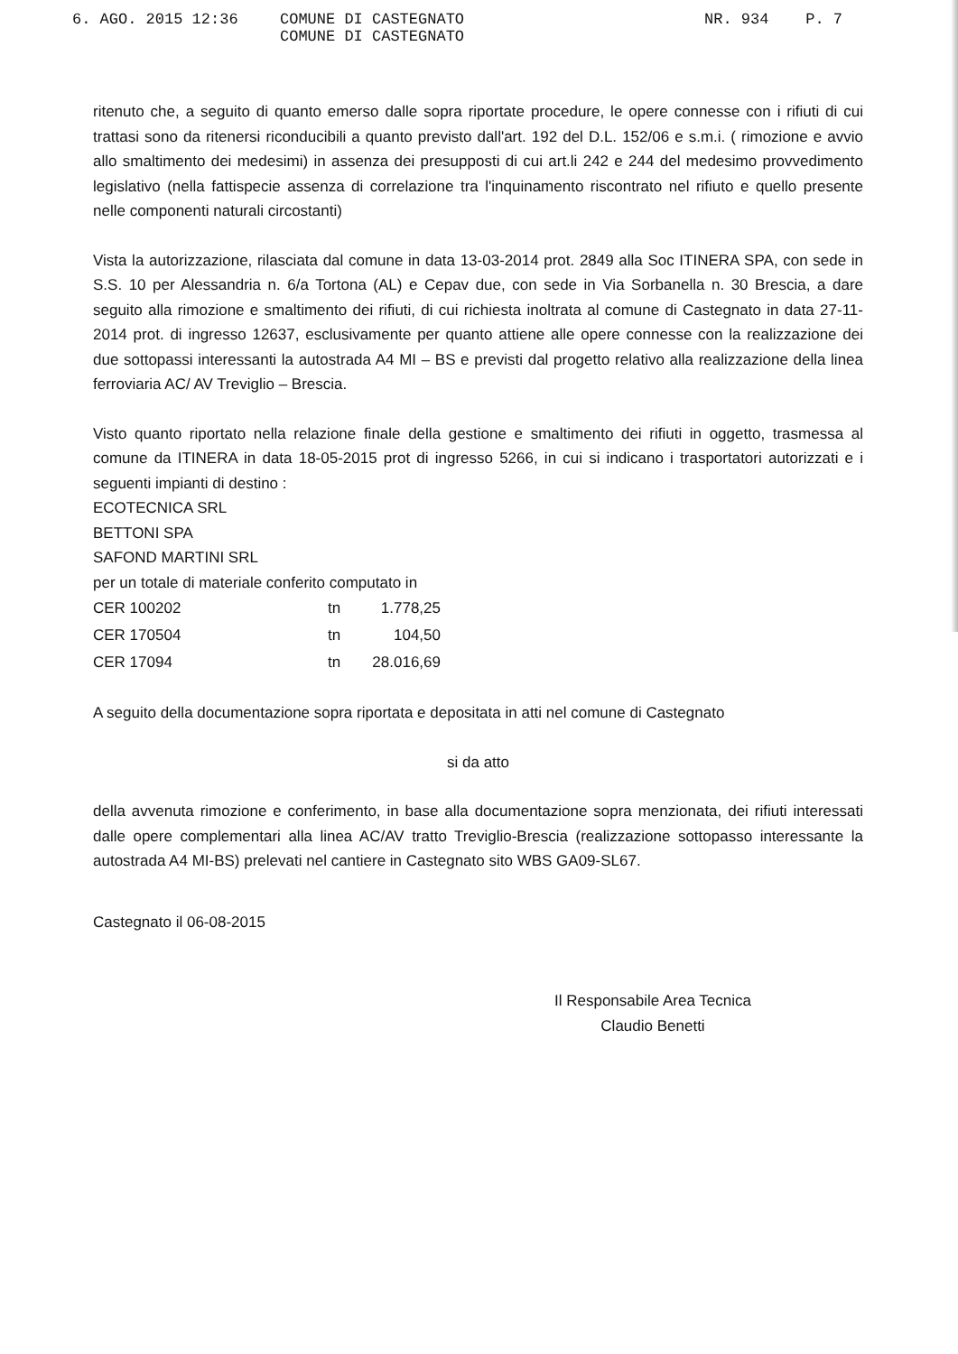6. AGO. 2015 12:36
COMUNE DI CASTEGNATO
COMUNE DI CASTEGNATO
NR. 934 P. 7
ritenuto che, a seguito di quanto emerso dalle sopra riportate procedure, le opere connesse con i rifiuti di cui trattasi sono da ritenersi riconducibili a quanto previsto dall'art. 192 del D.L. 152/06 e s.m.i. ( rimozione e avvio allo smaltimento dei medesimi) in assenza dei presupposti di cui art.li 242 e 244 del medesimo provvedimento legislativo (nella fattispecie assenza di correlazione tra l'inquinamento riscontrato nel rifiuto e quello presente nelle componenti naturali circostanti)
Vista la autorizzazione, rilasciata dal comune in data 13-03-2014 prot. 2849 alla Soc ITINERA SPA, con sede in S.S. 10 per Alessandria n. 6/a Tortona (AL) e Cepav due, con sede in Via Sorbanella n. 30 Brescia, a dare seguito alla rimozione e smaltimento dei rifiuti, di cui richiesta inoltrata al comune di Castegnato in data 27-11-2014 prot. di ingresso 12637, esclusivamente per quanto attiene alle opere connesse con la realizzazione dei due sottopassi interessanti la autostrada A4 MI – BS e previsti dal progetto relativo alla realizzazione della linea ferroviaria AC/ AV Treviglio – Brescia.
Visto quanto riportato nella relazione finale della gestione e smaltimento dei rifiuti in oggetto, trasmessa al comune da ITINERA in data 18-05-2015 prot di ingresso 5266, in cui si indicano i trasportatori autorizzati e i seguenti impianti di destino :
ECOTECNICA SRL
BETTONI SPA
SAFOND MARTINI SRL
per un totale di materiale conferito computato in
| CER 100202 | tn | 1.778,25 |
| CER 170504 | tn | 104,50 |
| CER 17094 | tn | 28.016,69 |
A seguito della documentazione sopra riportata e depositata in atti nel comune di Castegnato
si da atto
della avvenuta rimozione e conferimento, in base alla documentazione sopra menzionata, dei rifiuti interessati dalle opere complementari alla linea AC/AV tratto Treviglio-Brescia (realizzazione sottopasso interessante la autostrada A4 MI-BS) prelevati nel cantiere in Castegnato sito WBS GA09-SL67.
Castegnato il 06-08-2015
Il Responsabile Area Tecnica
Claudio Benetti